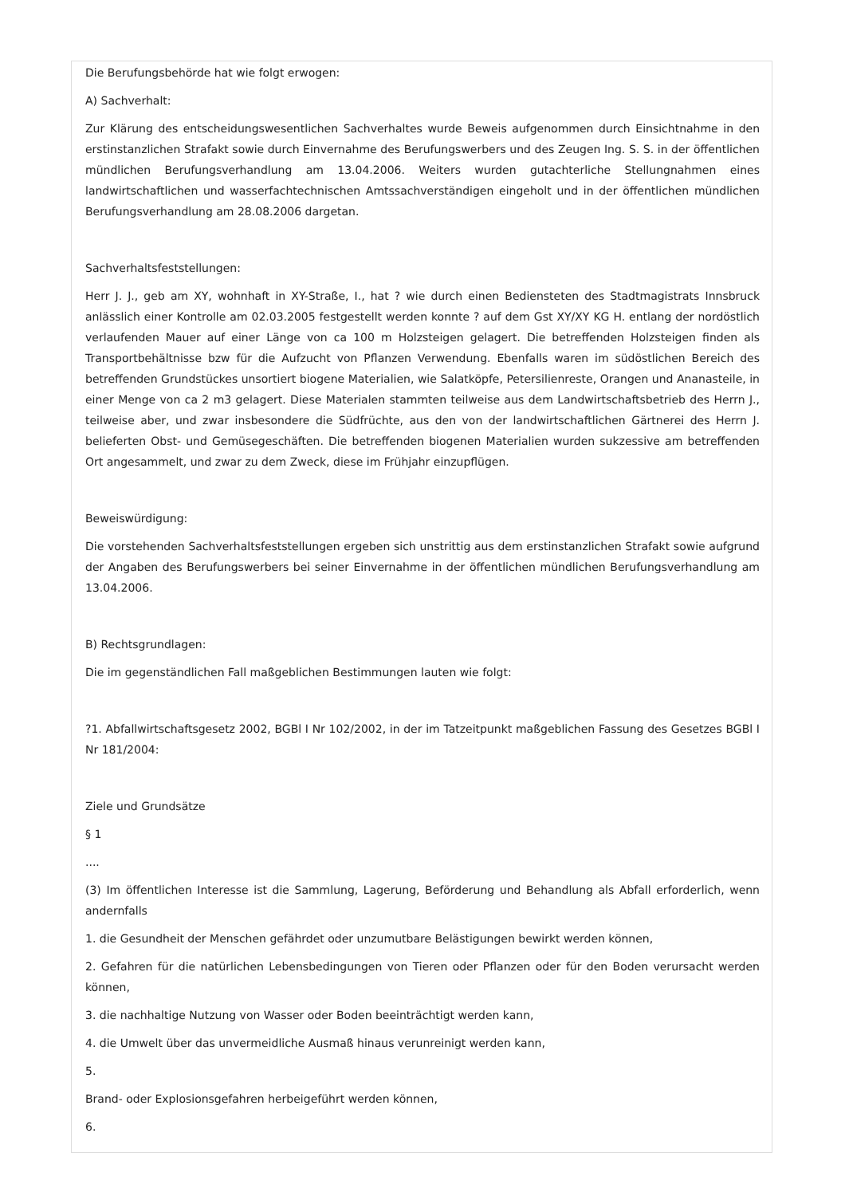Die Berufungsbehörde hat wie folgt erwogen:
A) Sachverhalt:
Zur Klärung des entscheidungswesentlichen Sachverhaltes wurde Beweis aufgenommen durch Einsichtnahme in den erstinstanzlichen Strafakt sowie durch Einvernahme des Berufungswerbers und des Zeugen Ing. S. S. in der öffentlichen mündlichen Berufungsverhandlung am 13.04.2006. Weiters wurden gutachterliche Stellungnahmen eines landwirtschaftlichen und wasserfachtechnischen Amtssachverständigen eingeholt und in der öffentlichen mündlichen Berufungsverhandlung am 28.08.2006 dargetan.
Sachverhaltsfeststellungen:
Herr J. J., geb am XY, wohnhaft in XY-Straße, I., hat ? wie durch einen Bediensteten des Stadtmagistrats Innsbruck anlässlich einer Kontrolle am 02.03.2005 festgestellt werden konnte ? auf dem Gst XY/XY KG H. entlang der nordöstlich verlaufenden Mauer auf einer Länge von ca 100 m Holzsteigen gelagert. Die betreffenden Holzsteigen finden als Transportbehältnisse bzw für die Aufzucht von Pflanzen Verwendung. Ebenfalls waren im südöstlichen Bereich des betreffenden Grundstückes unsortiert biogene Materialien, wie Salatköpfe, Petersilienreste, Orangen und Ananasteile, in einer Menge von ca 2 m3 gelagert. Diese Materialen stammten teilweise aus dem Landwirtschaftsbetrieb des Herrn J., teilweise aber, und zwar insbesondere die Südfrüchte, aus den von der landwirtschaftlichen Gärtnerei des Herrn J. belieferten Obst- und Gemüsegeschäften. Die betreffenden biogenen Materialien wurden sukzessive am betreffenden Ort angesammelt, und zwar zu dem Zweck, diese im Frühjahr einzupflügen.
Beweiswürdigung:
Die vorstehenden Sachverhaltsfeststellungen ergeben sich unstrittig aus dem erstinstanzlichen Strafakt sowie aufgrund der Angaben des Berufungswerbers bei seiner Einvernahme in der öffentlichen mündlichen Berufungsverhandlung am 13.04.2006.
B) Rechtsgrundlagen:
Die im gegenständlichen Fall maßgeblichen Bestimmungen lauten wie folgt:
?1. Abfallwirtschaftsgesetz 2002, BGBl I Nr 102/2002, in der im Tatzeitpunkt maßgeblichen Fassung des Gesetzes BGBl I Nr 181/2004:
Ziele und Grundsätze
§ 1
....
(3) Im öffentlichen Interesse ist die Sammlung, Lagerung, Beförderung und Behandlung als Abfall erforderlich, wenn andernfalls
1. die Gesundheit der Menschen gefährdet oder unzumutbare Belästigungen bewirkt werden können,
2. Gefahren für die natürlichen Lebensbedingungen von Tieren oder Pflanzen oder für den Boden verursacht werden können,
3. die nachhaltige Nutzung von Wasser oder Boden beeinträchtigt werden kann,
4. die Umwelt über das unvermeidliche Ausmaß hinaus verunreinigt werden kann,
5.
Brand- oder Explosionsgefahren herbeigeführt werden können,
6.